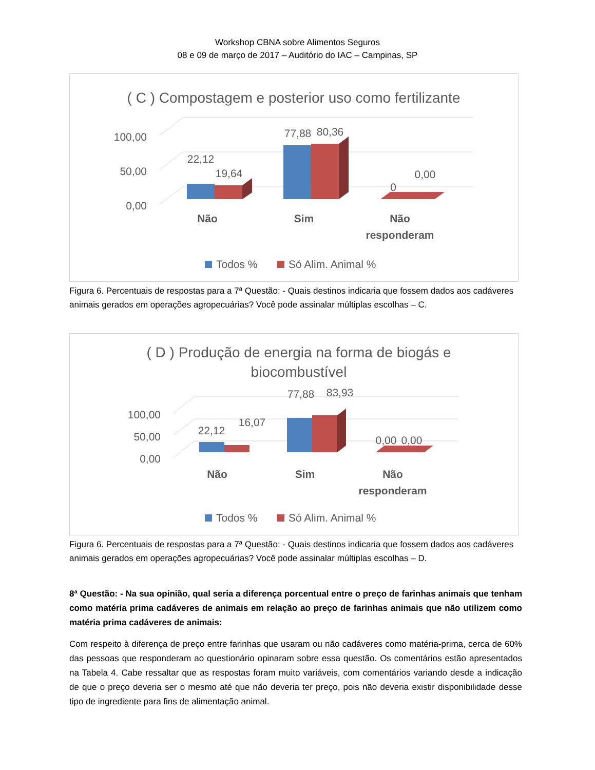Workshop CBNA sobre Alimentos Seguros
08 e 09 de março de 2017 – Auditório do IAC – Campinas, SP
( C ) Compostagem e posterior uso como fertilizante
100,00
50,00
0,00
22,12
19,64
77,88
80,36
0
0,00
Não
Sim
Não
responderam
Todos %
Só Alim. Animal %
Figura 6. Percentuais de respostas para a 7ª Questão: - Quais destinos indicaria que fossem dados aos cadáveres animais gerados em operações agropecuárias? Você pode assinalar múltiplas escolhas – C.
( D ) Produção de energia na forma de biogás e
biocombustível
100,00
50,00
0,00
22,12
16,07
77,88
83,93
0,00
0,00
Não
Sim
Não
responderam
Todos %
Só Alim. Animal %
Figura 6. Percentuais de respostas para a 7ª Questão: - Quais destinos indicaria que fossem dados aos cadáveres animais gerados em operações agropecuárias? Você pode assinalar múltiplas escolhas – D.
8ª Questão: - Na sua opinião, qual seria a diferença porcentual entre o preço de farinhas animais que tenham como matéria prima cadáveres de animais em relação ao preço de farinhas animais que não utilizem como matéria prima cadáveres de animais:
Com respeito à diferença de preço entre farinhas que usaram ou não cadáveres como matéria-prima, cerca de 60% das pessoas que responderam ao questionário opinaram sobre essa questão. Os comentários estão apresentados na Tabela 4. Cabe ressaltar que as respostas foram muito variáveis, com comentários variando desde a indicação de que o preço deveria ser o mesmo até que não deveria ter preço, pois não deveria existir disponibilidade desse tipo de ingrediente para fins de alimentação animal.